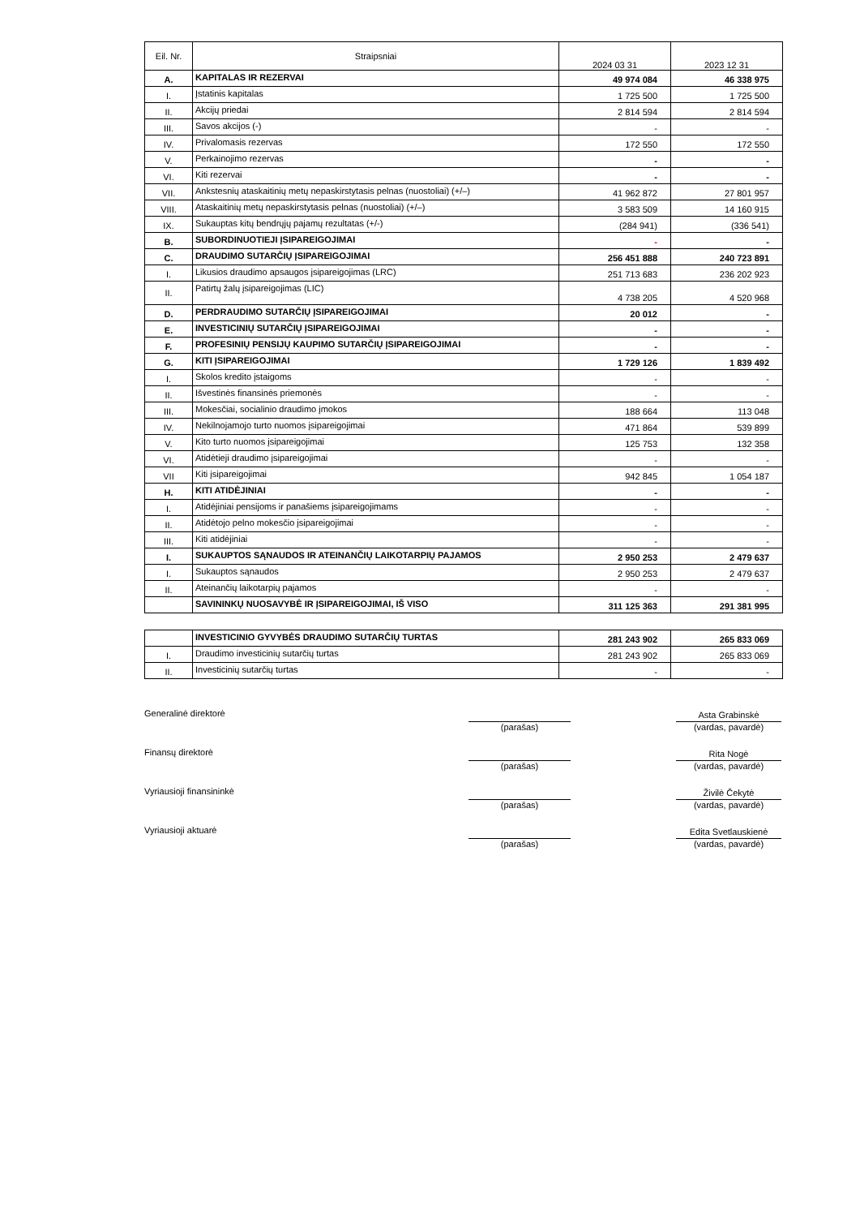| Eil. Nr. | Straipsniai | 2024 03 31 | 2023 12 31 |
| A. | KAPITALAS IR REZERVAI | 49 974 084 | 46 338 975 |
| I. | Įstatinis kapitalas | 1 725 500 | 1 725 500 |
| II. | Akcijų priedai | 2 814 594 | 2 814 594 |
| III. | Savos akcijos (-) | - | - |
| IV. | Privalomasis rezervas | 172 550 | 172 550 |
| V. | Perkainojimo rezervas | - | - |
| VI. | Kiti rezervai | - | - |
| VII. | Ankstesnių ataskaitinių metų nepaskirstytasis pelnas (nuostoliai) (+/–) | 41 962 872 | 27 801 957 |
| VIII. | Ataskaitinių metų nepaskirstytasis pelnas (nuostoliai) (+/–) | 3 583 509 | 14 160 915 |
| IX. | Sukauptas kitų bendrųjų pajamų rezultatas (+/-) | (284 941) | (336 541) |
| B. | SUBORDINUOTIEJI ĮSIPAREIGOJIMAI | - | - |
| C. | DRAUDIMO SUTARČIŲ ĮSIPAREIGOJIMAI | 256 451 888 | 240 723 891 |
| I. | Likusios draudimo apsaugos įsipareigojimas (LRC) | 251 713 683 | 236 202 923 |
| II. | Patirtų žalų įsipareigojimas (LIC) | 4 738 205 | 4 520 968 |
| D. | PERDRAUDIMO SUTARČIŲ ĮSIPAREIGOJIMAI | 20 012 | - |
| E. | INVESTICINIŲ SUTARČIŲ ĮSIPAREIGOJIMAI | - | - |
| F. | PROFESINIŲ PENSIJŲ KAUPIMO SUTARČIŲ ĮSIPAREIGOJIMAI | - | - |
| G. | KITI ĮSIPAREIGOJIMAI | 1 729 126 | 1 839 492 |
| I. | Skolos kredito įstaigoms | - | - |
| II. | Išvestinės finansinės priemonės | - | - |
| III. | Mokesčiai, socialinio draudimo įmokos | 188 664 | 113 048 |
| IV. | Nekilnojamojo turto nuomos įsipareigojimai | 471 864 | 539 899 |
| V. | Kito turto nuomos įsipareigojimai | 125 753 | 132 358 |
| VI. | Atidėtieji draudimo įsipareigojimai | - | - |
| VII | Kiti įsipareigojimai | 942 845 | 1 054 187 |
| H. | KITI ATIDĖJINIAI | - | - |
| I. | Atidėjiniai pensijoms ir panašiems įsipareigojimams | - | - |
| II. | Atidėtojo pelno mokesčio įsipareigojimai | - | - |
| III. | Kiti atidėjiniai | - | - |
| I. | SUKAUPTOS SĄNAUDOS IR ATEINANČIŲ LAIKOTARPIŲ PAJAMOS | 2 950 253 | 2 479 637 |
| I. | Sukauptos sąnaudos | 2 950 253 | 2 479 637 |
| II. | Ateinančių laikotarpių pajamos | - | - |
| | SAVININKŲ NUOSAVYBĖ IR ĮSIPAREIGOJIMAI, IŠ VISO | 311 125 363 | 291 381 995 |
| | INVESTICINIO GYVYBĖS DRAUDIMO SUTARČIŲ TURTAS | 281 243 902 | 265 833 069 |
| I. | Draudimo investicinių sutarčių turtas | 281 243 902 | 265 833 069 |
| II. | Investicinių sutarčių turtas | - | - |
Generalinė direktorė (parašas)
Asta Grabinskė
(vardas, pavardė)
Finansų direktorė (parašas)
Rita Nogė
(vardas, pavardė)
Vyriausioji finansininkė (parašas)
Živilė Čekytė
(vardas, pavardė)
Vyriausioji aktuarė (parašas)
Edita Svetlauskienė
(vardas, pavardė)